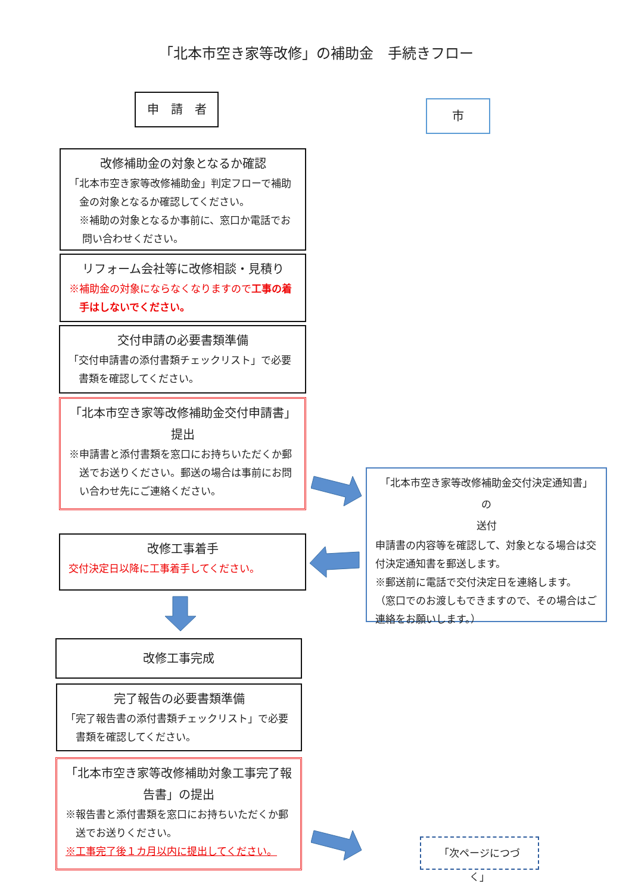「北本市空き家等改修」の補助金　手続きフロー
申　請　者 市
改修補助金の対象となるか確認
「北本市空き家等改修補助金」判定フローで補助
金の対象となるか確認してください。
※補助の対象となるか事前に、窓口か電話でお
問い合わせください。
リフォーム会社等に改修相談・見積り
※補助金の対象にならなくなりますので工事の着
手はしないでください。
交付申請の必要書類準備
「交付申請書の添付書類チェックリスト」で必要
書類を確認してください。
「北本市空き家等改修補助金交付申請書」
提出
※申請書と添付書類を窓口にお持ちいただくか郵
送でお送りください。郵送の場合は事前にお問
い合わせ先にご連絡ください。
「北本市空き家等改修補助金交付決定通知書」の
送付
申請書の内容等を確認して、対象となる場合は交
付決定通知書を郵送します。
※郵送前に電話で交付決定日を連絡します。
（窓口でのお渡しもできますので、その場合はご
連絡をお願いします。）
改修工事着手
交付決定日以降に工事着手してください。
改修工事完成
完了報告の必要書類準備
「完了報告書の添付書類チェックリスト」で必要
書類を確認してください。
「北本市空き家等改修補助対象工事完了報
告書」の提出
※報告書と添付書類を窓口にお持ちいただくか郵
送でお送りください。
※工事完了後１カ月以内に提出してください。
「次ページにつづく」